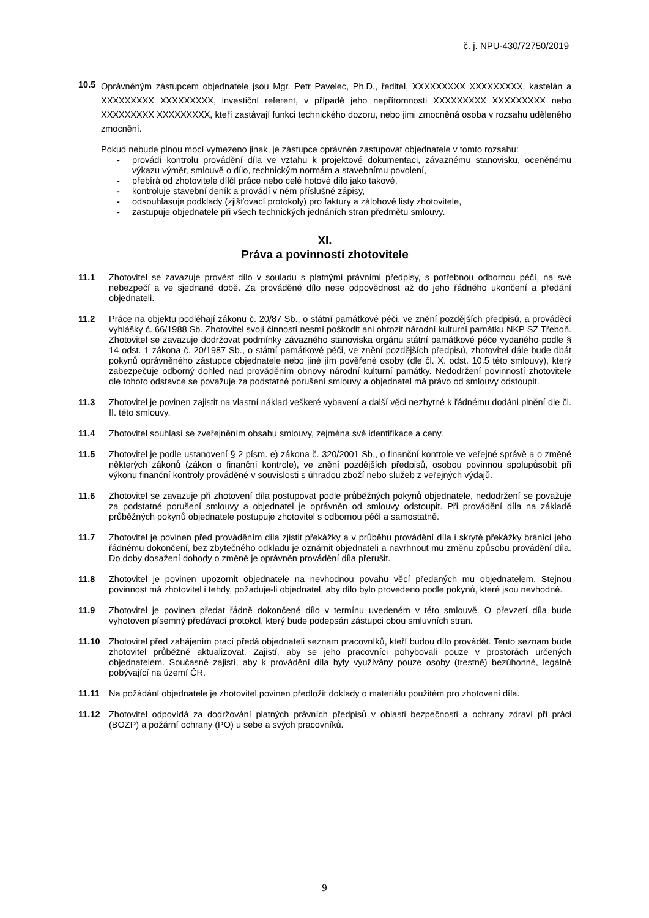č. j. NPU-430/72750/2019
10.5
Oprávněným zástupcem objednatele jsou Mgr. Petr Pavelec, Ph.D., ředitel, XXXXXXXXX XXXXXXXXX, kastelán a XXXXXXXXX XXXXXXXXX, investiční referent, v případě jeho nepřítomnosti XXXXXXXXX XXXXXXXXX nebo XXXXXXXXX XXXXXXXXX, kteří zastávají funkci technického dozoru, nebo jimi zmocněná osoba v rozsahu uděleného zmocnění.
Pokud nebude plnou mocí vymezeno jinak, je zástupce oprávněn zastupovat objednatele v tomto rozsahu:
- provádí kontrolu provádění díla ve vztahu k projektové dokumentaci, závaznému stanovisku, oceněnému výkazu výměr, smlouvě o dílo, technickým normám a stavebnímu povolení,
- přebírá od zhotovitele dílčí práce nebo celé hotové dílo jako takové,
- kontroluje stavební deník a provádí v něm příslušné zápisy,
- odsouhlasuje podklady (zjišťovací protokoly) pro faktury a zálohové listy zhotovitele,
- zastupuje objednatele při všech technických jednáních stran předmětu smlouvy.
XI.
Práva a povinnosti zhotovitele
11.1 Zhotovitel se zavazuje provést dílo v souladu s platnými právními předpisy, s potřebnou odbornou péčí, na své nebezpečí a ve sjednané době. Za prováděné dílo nese odpovědnost až do jeho řádného ukončení a předání objednateli.
11.2 Práce na objektu podléhají zákonu č. 20/87 Sb., o státní památkové péči, ve znění pozdějších předpisů, a prováděcí vyhlášky č. 66/1988 Sb. Zhotovitel svojí činností nesmí poškodit ani ohrozit národní kulturní památku NKP SZ Třeboň. Zhotovitel se zavazuje dodržovat podmínky závazného stanoviska orgánu státní památkové péče vydaného podle § 14 odst. 1 zákona č. 20/1987 Sb., o státní památkové péči, ve znění pozdějších předpisů, zhotovitel dále bude dbát pokynů oprávněného zástupce objednatele nebo jiné jím pověřené osoby (dle čl. X. odst. 10.5 této smlouvy), který zabezpečuje odborný dohled nad prováděním obnovy národní kulturní památky. Nedodržení povinností zhotovitele dle tohoto odstavce se považuje za podstatné porušení smlouvy a objednatel má právo od smlouvy odstoupit.
11.3 Zhotovitel je povinen zajistit na vlastní náklad veškeré vybavení a další věci nezbytné k řádnému dodáni plnění dle čl. II. této smlouvy.
11.4 Zhotovitel souhlasí se zveřejněním obsahu smlouvy, zejména své identifikace a ceny.
11.5 Zhotovitel je podle ustanovení § 2 písm. e) zákona č. 320/2001 Sb., o finanční kontrole ve veřejné správě a o změně některých zákonů (zákon o finanční kontrole), ve znění pozdějších předpisů, osobou povinnou spolupůsobit při výkonu finanční kontroly prováděné v souvislosti s úhradou zboží nebo služeb z veřejných výdajů.
11.6 Zhotovitel se zavazuje při zhotovení díla postupovat podle průběžných pokynů objednatele, nedodržení se považuje za podstatné porušení smlouvy a objednatel je oprávněn od smlouvy odstoupit. Při provádění díla na základě průběžných pokynů objednatele postupuje zhotovitel s odbornou péčí a samostatně.
11.7 Zhotovitel je povinen před prováděním díla zjistit překážky a v průběhu provádění díla i skryté překážky bránící jeho řádnému dokončení, bez zbytečného odkladu je oznámit objednateli a navrhnout mu změnu způsobu provádění díla. Do doby dosažení dohody o změně je oprávněn provádění díla přerušit.
11.8 Zhotovitel je povinen upozornit objednatele na nevhodnou povahu věcí předaných mu objednatelem. Stejnou povinnost má zhotovitel i tehdy, požaduje-li objednatel, aby dílo bylo provedeno podle pokynů, které jsou nevhodné.
11.9 Zhotovitel je povinen předat řádně dokončené dílo v termínu uvedeném v této smlouvě. O převzetí díla bude vyhotoven písemný předávací protokol, který bude podepsán zástupci obou smluvních stran.
11.10 Zhotovitel před zahájením prací předá objednateli seznam pracovníků, kteří budou dílo provádět. Tento seznam bude zhotovitel průběžně aktualizovat. Zajistí, aby se jeho pracovníci pohybovali pouze v prostorách určených objednatelem. Současně zajistí, aby k provádění díla byly využívány pouze osoby (trestně) bezúhonné, legálně pobývající na území ČR.
11.11 Na požádání objednatele je zhotovitel povinen předložit doklady o materiálu použitém pro zhotovení díla.
11.12 Zhotovitel odpovídá za dodržování platných právních předpisů v oblasti bezpečnosti a ochrany zdraví při práci (BOZP) a požární ochrany (PO) u sebe a svých pracovníků.
9